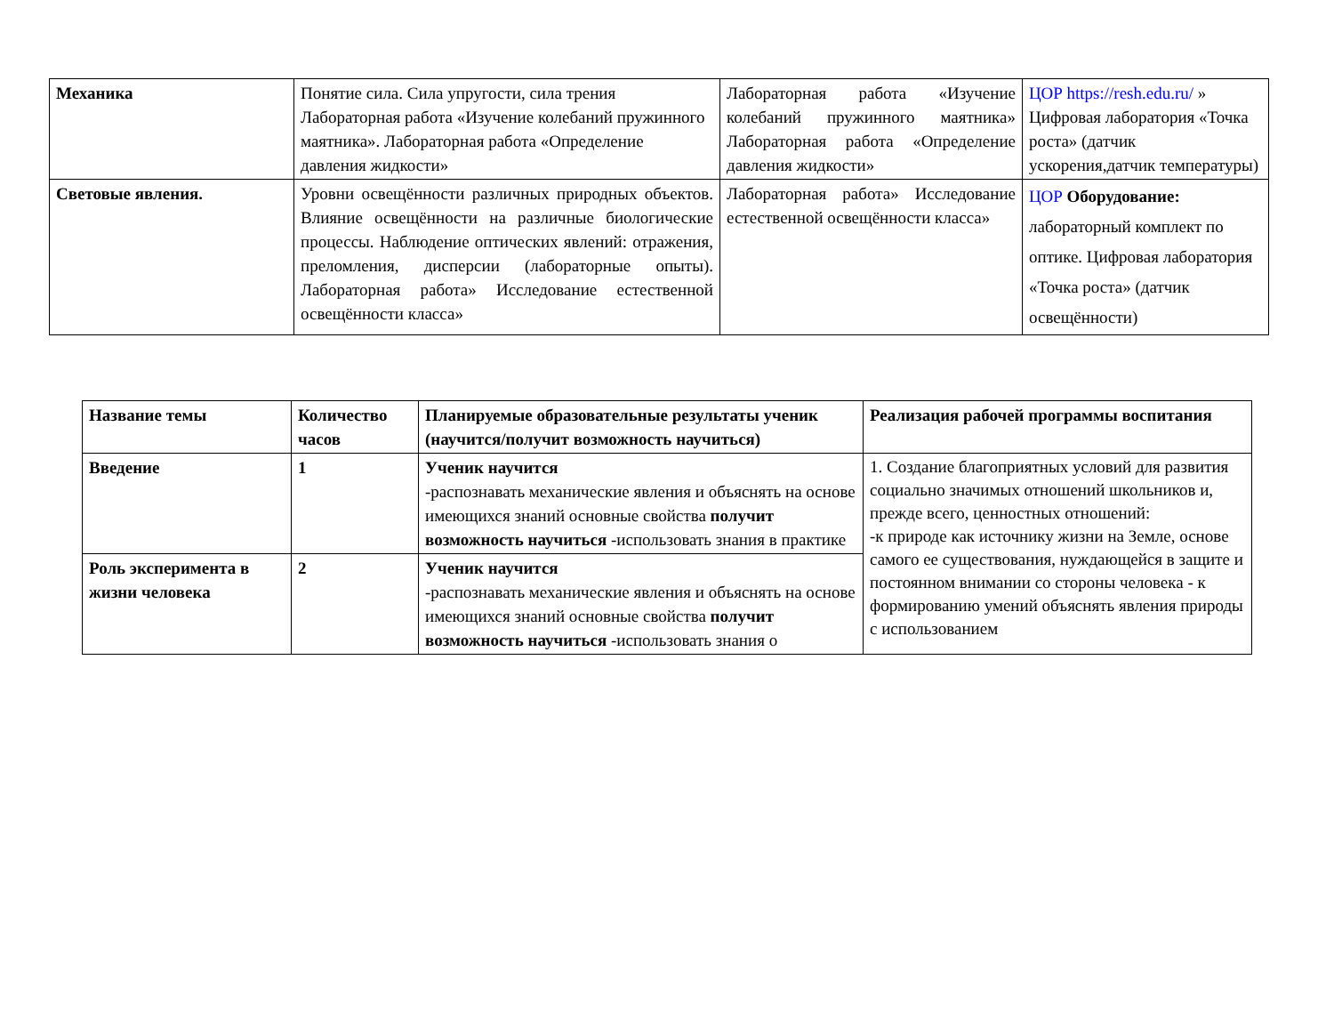| Механика | Понятие сила. Сила упругости, сила трения Лабораторная работа «Изучение колебаний пружинного маятника». Лабораторная работа «Определение давления жидкости» | Лабораторная работа «Изучение колебаний пружинного маятника» Лабораторная работа «Определение давления жидкости» | ЦОР https://resh.edu.ru/ » Цифровая лаборатория «Точка роста» (датчик ускорения,датчик температуры) |
| Световые явления. | Уровни освещённости различных природных объектов. Влияние освещённости на различные биологические процессы. Наблюдение оптических явлений: отражения, преломления, дисперсии (лабораторные опыты). Лабораторная работа» Исследование естественной освещённости класса» | Лабораторная работа» Исследование естественной освещённости класса» | ЦОР Оборудование: лабораторный комплект по оптике. Цифровая лаборатория «Точка роста» (датчик освещённости) |
| Название темы | Количество часов | Планируемые образовательные результаты ученик (научится/получит возможность научиться) | Реализация рабочей программы воспитания |
| Введение | 1 | Ученик научится -распознавать механические явления и объяснять на основе имеющихся знаний основные свойства получит возможность научиться -использовать знания в практике | 1. Создание благоприятных условий для развития социально значимых отношений школьников и, прежде всего, ценностных отношений: -к природе как источнику жизни на Земле, основе самого ее существования, нуждающейся в защите и постоянном внимании со стороны человека - к формированию умений объяснять явления природы с использованием |
| Роль эксперимента в жизни человека | 2 | Ученик научится -распознавать механические явления и объяснять на основе имеющихся знаний основные свойства получит возможность научиться -использовать знания о | |